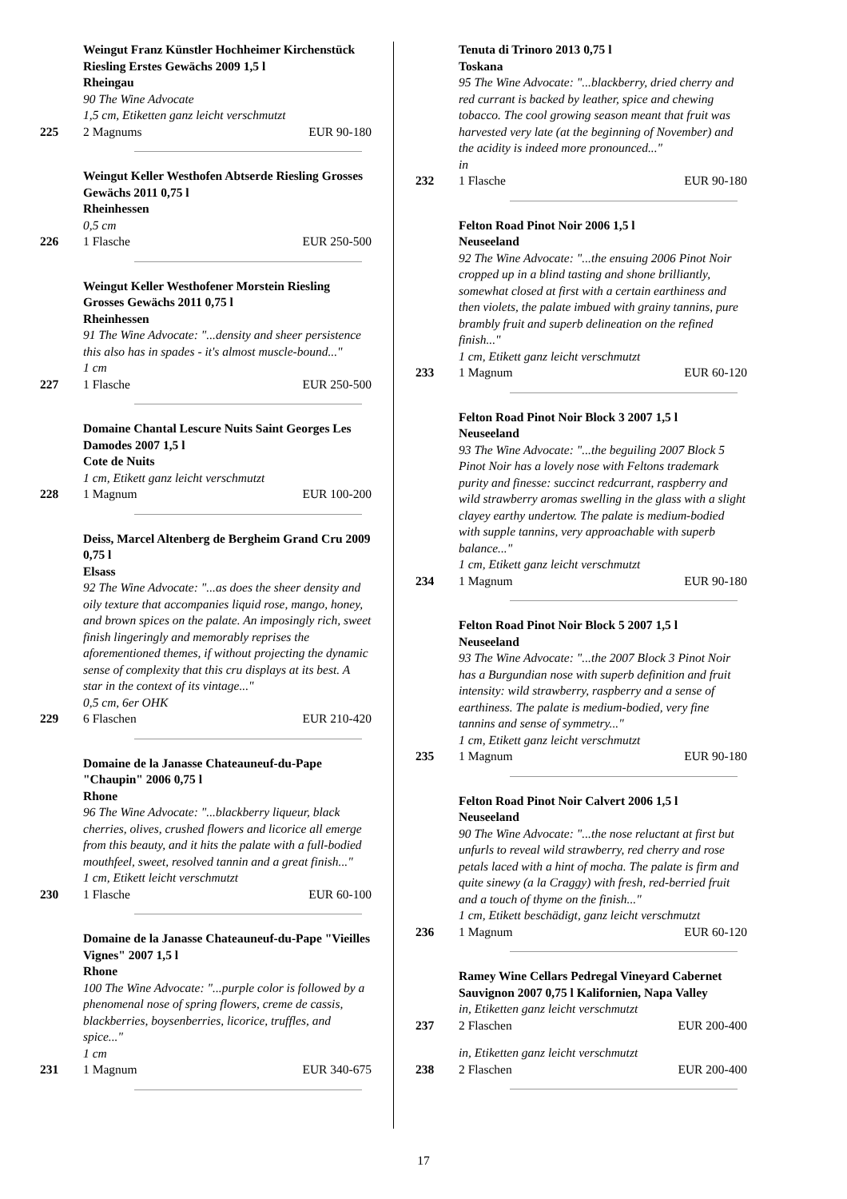Weingut Franz Künstler Hochheimer Kirchenstück Riesling Erstes Gewächs 2009 1,5 l
Rheingau
90 The Wine Advocate
1,5 cm, Etiketten ganz leicht verschmutzt
225 2 Magnums EUR 90-180
Weingut Keller Westhofen Abtserde Riesling Grosses Gewächs 2011 0,75 l
Rheinhessen
0,5 cm
226 1 Flasche EUR 250-500
Weingut Keller Westhofener Morstein Riesling Grosses Gewächs 2011 0,75 l
Rheinhessen
91 The Wine Advocate: "...density and sheer persistence this also has in spades - it's almost muscle-bound..."
1 cm
227 1 Flasche EUR 250-500
Domaine Chantal Lescure Nuits Saint Georges Les Damodes 2007 1,5 l
Cote de Nuits
1 cm, Etikett ganz leicht verschmutzt
228 1 Magnum EUR 100-200
Deiss, Marcel Altenberg de Bergheim Grand Cru 2009 0,75 l
Elsass
92 The Wine Advocate: "...as does the sheer density and oily texture that accompanies liquid rose, mango, honey, and brown spices on the palate. An imposingly rich, sweet finish lingeringly and memorably reprises the aforementioned themes, if without projecting the dynamic sense of complexity that this cru displays at its best. A star in the context of its vintage..."
0,5 cm, 6er OHK
229 6 Flaschen EUR 210-420
Domaine de la Janasse Chateauneuf-du-Pape "Chaupin" 2006 0,75 l
Rhone
96 The Wine Advocate: "...blackberry liqueur, black cherries, olives, crushed flowers and licorice all emerge from this beauty, and it hits the palate with a full-bodied mouthfeel, sweet, resolved tannin and a great finish..."
1 cm, Etikett leicht verschmutzt
230 1 Flasche EUR 60-100
Domaine de la Janasse Chateauneuf-du-Pape "Vieilles Vignes" 2007 1,5 l
Rhone
100 The Wine Advocate: "...purple color is followed by a phenomenal nose of spring flowers, creme de cassis, blackberries, boysenberries, licorice, truffles, and spice..."
1 cm
231 1 Magnum EUR 340-675
Tenuta di Trinoro 2013 0,75 l
Toskana
95 The Wine Advocate: "...blackberry, dried cherry and red currant is backed by leather, spice and chewing tobacco. The cool growing season meant that fruit was harvested very late (at the beginning of November) and the acidity is indeed more pronounced..."
in
232 1 Flasche EUR 90-180
Felton Road Pinot Noir 2006 1,5 l
Neuseeland
92 The Wine Advocate: "...the ensuing 2006 Pinot Noir cropped up in a blind tasting and shone brilliantly, somewhat closed at first with a certain earthiness and then violets, the palate imbued with grainy tannins, pure brambly fruit and superb delineation on the refined finish..."
1 cm, Etikett ganz leicht verschmutzt
233 1 Magnum EUR 60-120
Felton Road Pinot Noir Block 3 2007 1,5 l
Neuseeland
93 The Wine Advocate: "...the beguiling 2007 Block 5 Pinot Noir has a lovely nose with Feltons trademark purity and finesse: succinct redcurrant, raspberry and wild strawberry aromas swelling in the glass with a slight clayey earthy undertow. The palate is medium-bodied with supple tannins, very approachable with superb balance..."
1 cm, Etikett ganz leicht verschmutzt
234 1 Magnum EUR 90-180
Felton Road Pinot Noir Block 5 2007 1,5 l
Neuseeland
93 The Wine Advocate: "...the 2007 Block 3 Pinot Noir has a Burgundian nose with superb definition and fruit intensity: wild strawberry, raspberry and a sense of earthiness. The palate is medium-bodied, very fine tannins and sense of symmetry..."
1 cm, Etikett ganz leicht verschmutzt
235 1 Magnum EUR 90-180
Felton Road Pinot Noir Calvert 2006 1,5 l
Neuseeland
90 The Wine Advocate: "...the nose reluctant at first but unfurls to reveal wild strawberry, red cherry and rose petals laced with a hint of mocha. The palate is firm and quite sinewy (a la Craggy) with fresh, red-berried fruit and a touch of thyme on the finish..."
1 cm, Etikett beschädigt, ganz leicht verschmutzt
236 1 Magnum EUR 60-120
Ramey Wine Cellars Pedregal Vineyard Cabernet Sauvignon 2007 0,75 l Kalifornien, Napa Valley
in, Etiketten ganz leicht verschmutzt
237 2 Flaschen EUR 200-400
in, Etiketten ganz leicht verschmutzt
238 2 Flaschen EUR 200-400
17